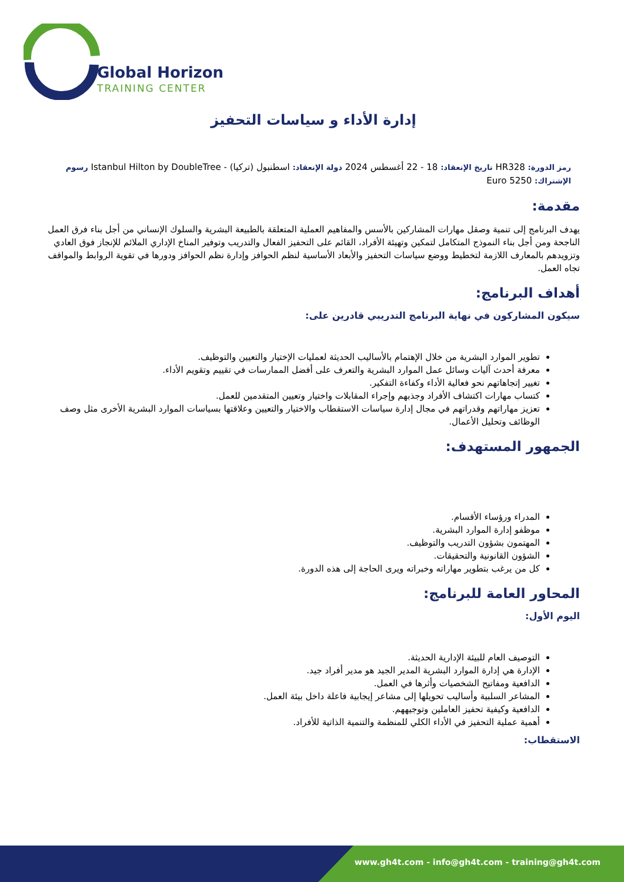Global Horizon
TRAINING CENTER
إدارة الأداء و سياسات التحفيز
رمز الدورة: HR328 تاريخ الإنعقاد: 18 - 22 أغسطس 2024 دولة الإنعقاد: اسطنبول (تركيا) - Istanbul Hilton by DoubleTree رسوم الإشتراك: 5250 Euro
مقدمة:
يهدف البرنامج إلى تنمية وصقل مهارات المشاركين بالأسس والمفاهيم العملية المتعلقة بالطبيعة البشرية والسلوك الإنساني من أجل بناء فرق العمل الناجحة ومن أجل بناء النموذج المتكامل لتمكين وتهيئة الأفراد، القائم على التحفيز الفعال والتدريب وتوفير المناخ الإداري الملائم للإنجاز فوق العادي وتزويدهم بالمعارف اللازمة لتخطيط ووضع سياسات التحفيز والأبعاد الأساسية لنظم الحوافز وإدارة نظم الحوافز ودورها في تقوية الروابط والمواقف تجاه العمل.
أهداف البرنامج:
سيكون المشاركون في نهاية البرنامج التدريبي قادرين على:
تطوير الموارد البشرية من خلال الإهتمام بالأساليب الحديثة لعمليات الإختيار والتعيين والتوظيف.
معرفة أحدث آليات وسائل عمل الموارد البشرية والتعرف على أفضل الممارسات في تقييم وتقويم الأداء.
تغيير إتجاهاتهم نحو فعالية الأداء وكفاءة التفكير.
كتساب مهارات اكتشاف الأفراد وجذبهم وإجراء المقابلات واختيار وتعيين المتقدمين للعمل.
تعزيز مهاراتهم وقدراتهم في مجال إدارة سياسات الاستقطاب والاختيار والتعيين وعلاقتها بسياسات الموارد البشرية الأخرى مثل وصف الوظائف وتحليل الأعمال.
الجمهور المستهدف:
المدراء ورؤساء الأقسام.
موظفو إدارة الموارد البشرية.
المهتمون بشؤون التدريب والتوظيف.
الشؤون القانونية والتحقيقات.
كل من يرغب بتطوير مهاراته وخبراته ويرى الحاجة إلى هذه الدورة.
المحاور العامة للبرنامج:
اليوم الأول:
التوصيف العام للبيئة الإدارية الحديثة.
الإدارة هي إدارة الموارد البشرية المدير الجيد هو مدير أفراد جيد.
الدافعية ومفاتيح الشخصيات وأثرها في العمل.
المشاعر السلبية وأساليب تحويلها إلى مشاعر إيجابية فاعلة داخل بيئة العمل.
الدافعية وكيفية تحفيز العاملين وتوجيههم.
أهمية عملية التحفيز في الأداء الكلي للمنظمة والتنمية الذاتية للأفراد.
الاستقطاب:
www.gh4t.com - info@gh4t.com - training@gh4t.com